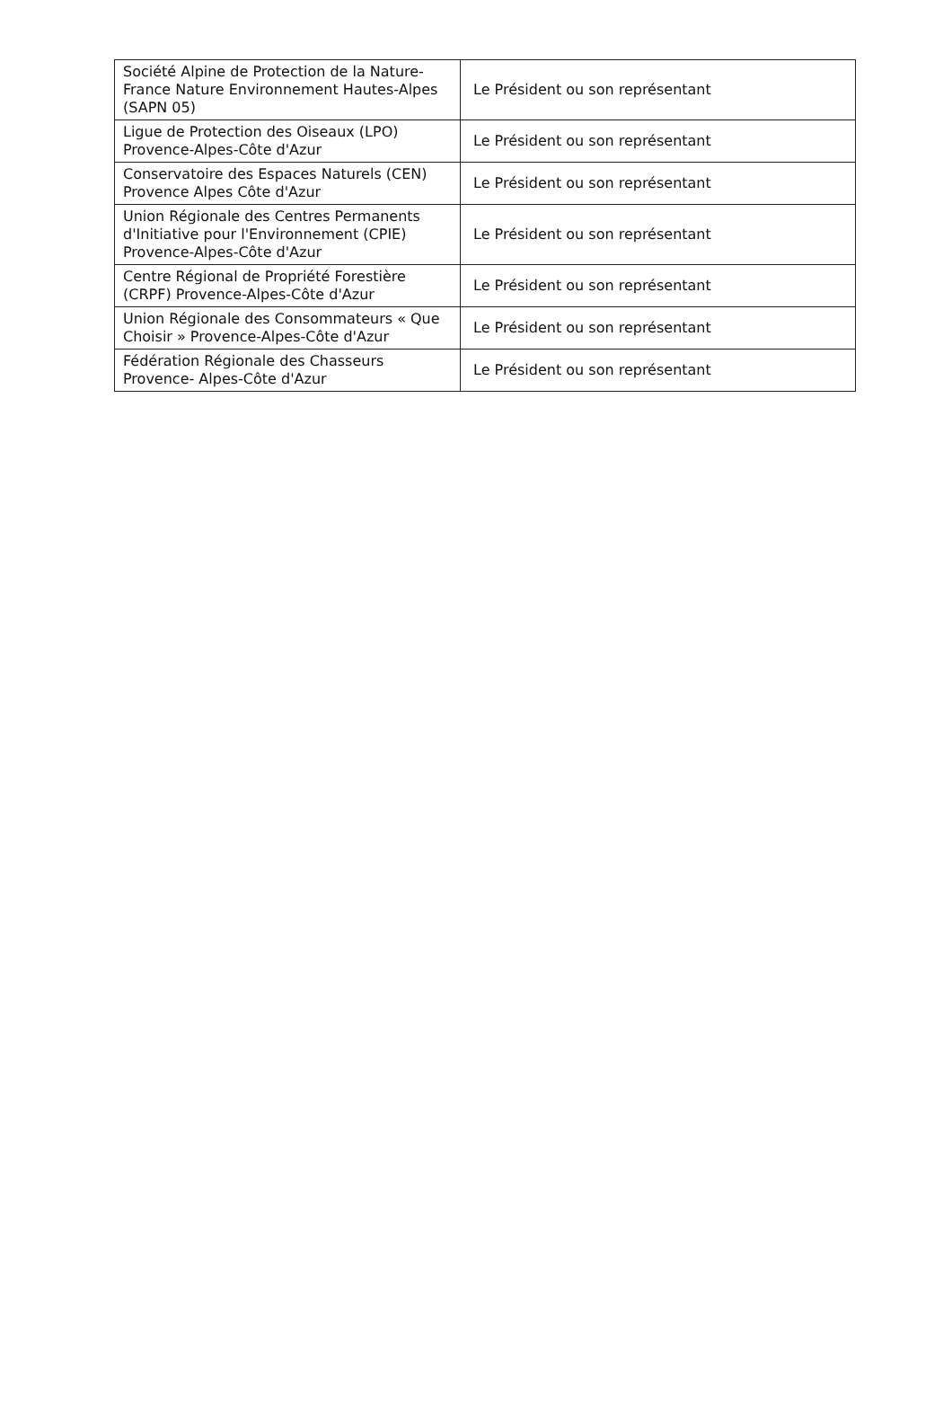| Société Alpine de Protection de la Nature-France Nature Environnement Hautes-Alpes (SAPN 05) | Le Président ou son représentant |
| Ligue de Protection des Oiseaux (LPO) Provence-Alpes-Côte d'Azur | Le Président ou son représentant |
| Conservatoire des Espaces Naturels (CEN) Provence Alpes Côte d'Azur | Le Président ou son représentant |
| Union Régionale des Centres Permanents d'Initiative pour l'Environnement (CPIE) Provence-Alpes-Côte d'Azur | Le Président ou son représentant |
| Centre Régional de Propriété Forestière (CRPF) Provence-Alpes-Côte d'Azur | Le Président ou son représentant |
| Union Régionale des Consommateurs « Que Choisir » Provence-Alpes-Côte d'Azur | Le Président ou son représentant |
| Fédération Régionale des Chasseurs Provence- Alpes-Côte d'Azur | Le Président ou son représentant |